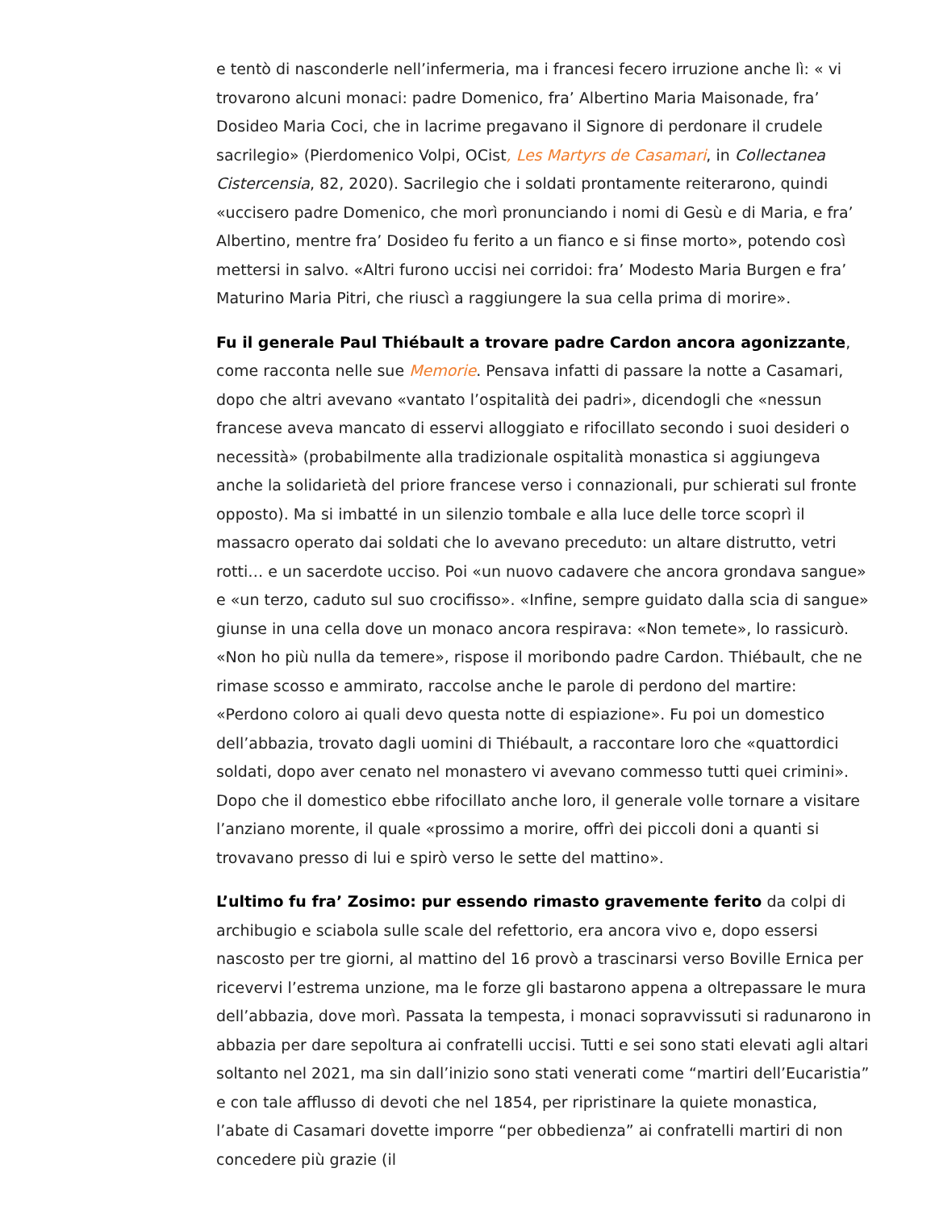e tentò di nasconderle nell’infermeria, ma i francesi fecero irruzione anche lì: « vi trovarono alcuni monaci: padre Domenico, fra’ Albertino Maria Maisonade, fra’ Dosideo Maria Coci, che in lacrime pregavano il Signore di perdonare il crudele sacrilegio» (Pierdomenico Volpi, OCist, Les Martyrs de Casamari, in Collectanea Cistercensia, 82, 2020). Sacrilegio che i soldati prontamente reiterarono, quindi «uccisero padre Domenico, che morì pronunciando i nomi di Gesù e di Maria, e fra’ Albertino, mentre fra’ Dosideo fu ferito a un fianco e si finse morto», potendo così mettersi in salvo. «Altri furono uccisi nei corridoi: fra’ Modesto Maria Burgen e fra’ Maturino Maria Pitri, che riuscì a raggiungere la sua cella prima di morire».
Fu il generale Paul Thiébault a trovare padre Cardon ancora agonizzante, come racconta nelle sue Memorie. Pensava infatti di passare la notte a Casamari, dopo che altri avevano «vantato l’ospitalità dei padri», dicendogli che «nessun francese aveva mancato di esservi alloggiato e rifocillato secondo i suoi desideri o necessità» (probabilmente alla tradizionale ospitalità monastica si aggiungeva anche la solidarietà del priore francese verso i connazionali, pur schierati sul fronte opposto). Ma si imbatté in un silenzio tombale e alla luce delle torce scoprì il massacro operato dai soldati che lo avevano preceduto: un altare distrutto, vetri rotti… e un sacerdote ucciso. Poi «un nuovo cadavere che ancora grondava sangue» e «un terzo, caduto sul suo crocifisso». «Infine, sempre guidato dalla scia di sangue» giunse in una cella dove un monaco ancora respirava: «Non temete», lo rassicurò. «Non ho più nulla da temere», rispose il moribondo padre Cardon. Thiébault, che ne rimase scosso e ammirato, raccolse anche le parole di perdono del martire: «Perdono coloro ai quali devo questa notte di espiazione». Fu poi un domestico dell’abbazia, trovato dagli uomini di Thiébault, a raccontare loro che «quattordici soldati, dopo aver cenato nel monastero vi avevano commesso tutti quei crimini». Dopo che il domestico ebbe rifocillato anche loro, il generale volle tornare a visitare l’anziano morente, il quale «prossimo a morire, offrì dei piccoli doni a quanti si trovavano presso di lui e spirò verso le sette del mattino».
L’ultimo fu fra’ Zosimo: pur essendo rimasto gravemente ferito da colpi di archibugio e sciabola sulle scale del refettorio, era ancora vivo e, dopo essersi nascosto per tre giorni, al mattino del 16 provò a trascinarsi verso Boville Ernica per ricevervi l’estrema unzione, ma le forze gli bastarono appena a oltrepassare le mura dell’abbazia, dove morì. Passata la tempesta, i monaci sopravvissuti si radunarono in abbazia per dare sepoltura ai confratelli uccisi. Tutti e sei sono stati elevati agli altari soltanto nel 2021, ma sin dall’inizio sono stati venerati come “martiri dell’Eucaristia” e con tale afflusso di devoti che nel 1854, per ripristinare la quiete monastica, l’abate di Casamari dovette imporre “per obbedienza” ai confratelli martiri di non concedere più grazie (il